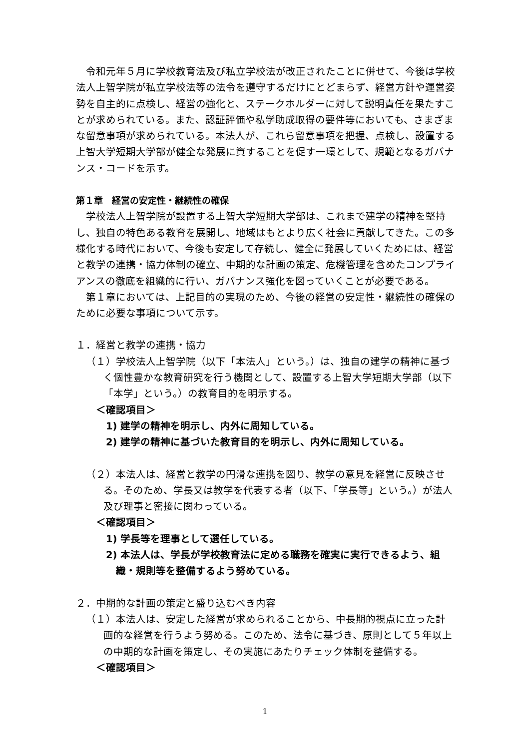令和元年５月に学校教育法及び私立学校法が改正されたことに併せて、今後は学校法人上智学院が私立学校法等の法令を遵守するだけにとどまらず、経営方針や運営姿勢を自主的に点検し、経営の強化と、ステークホルダーに対して説明責任を果たすことが求められている。また、認証評価や私学助成取得の要件等においても、さまざまな留意事項が求められている。本法人が、これら留意事項を把握、点検し、設置する上智大学短期大学部が健全な発展に資することを促す一環として、規範となるガバナンス・コードを示す。
第１章　経営の安定性・継続性の確保
学校法人上智学院が設置する上智大学短期大学部は、これまで建学の精神を堅持し、独自の特色ある教育を展開し、地域はもとより広く社会に貢献してきた。この多様化する時代において、今後も安定して存続し、健全に発展していくためには、経営と教学の連携・協力体制の確立、中期的な計画の策定、危機管理を含めたコンプライアンスの徹底を組織的に行い、ガバナンス強化を図っていくことが必要である。
第１章においては、上記目的の実現のため、今後の経営の安定性・継続性の確保のために必要な事項について示す。
１．経営と教学の連携・協力
（１）学校法人上智学院（以下「本法人」という。）は、独自の建学の精神に基づく個性豊かな教育研究を行う機関として、設置する上智大学短期大学部（以下「本学」という。）の教育目的を明示する。
＜確認項目＞
1) 建学の精神を明示し、内外に周知している。
2) 建学の精神に基づいた教育目的を明示し、内外に周知している。
（２）本法人は、経営と教学の円滑な連携を図り、教学の意見を経営に反映させる。そのため、学長又は教学を代表する者（以下、「学長等」という。）が法人及び理事と密接に関わっている。
＜確認項目＞
1) 学長等を理事として選任している。
2) 本法人は、学長が学校教育法に定める職務を確実に実行できるよう、組織・規則等を整備するよう努めている。
２．中期的な計画の策定と盛り込むべき内容
（１）本法人は、安定した経営が求められることから、中長期的視点に立った計画的な経営を行うよう努める。このため、法令に基づき、原則として５年以上の中期的な計画を策定し、その実施にあたりチェック体制を整備する。
＜確認項目＞
1